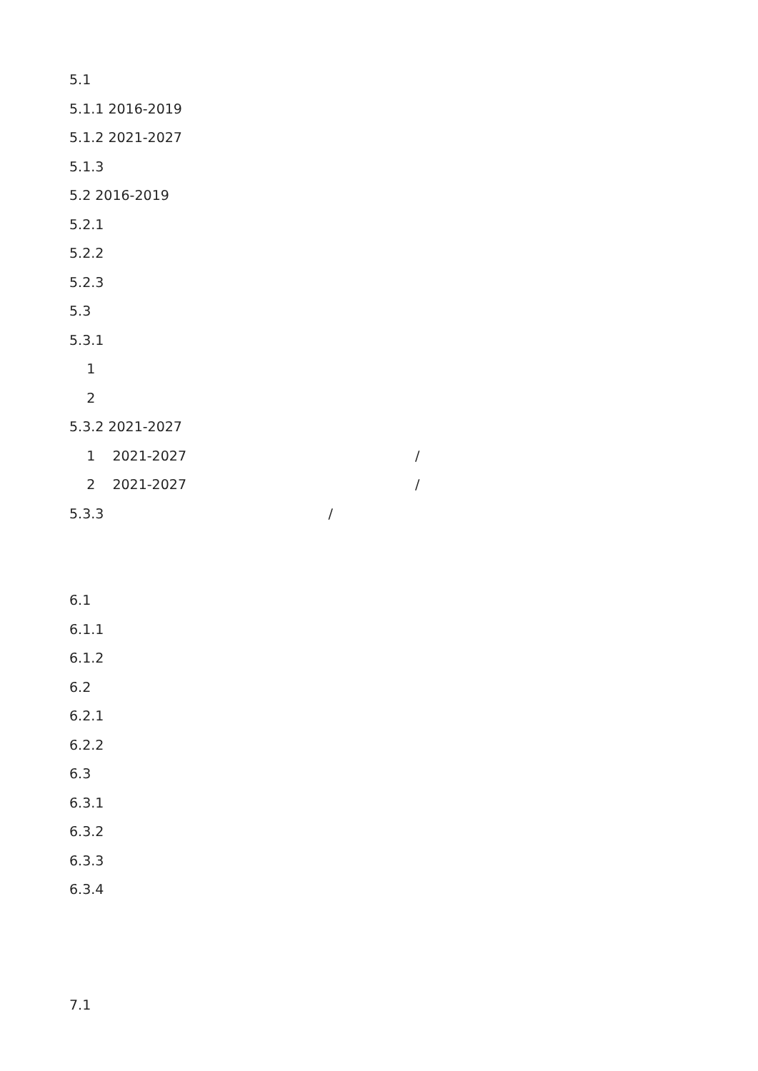5.1
5.1.1 2016-2019
5.1.2 2021-2027
5.1.3
5.2 2016-2019
5.2.1
5.2.2
5.2.3
5.3
5.3.1
1
2
5.3.2 2021-2027
1 2021-2027 /
2 2021-2027 /
5.3.3 /
6.1
6.1.1
6.1.2
6.2
6.2.1
6.2.2
6.3
6.3.1
6.3.2
6.3.3
6.3.4
7.1